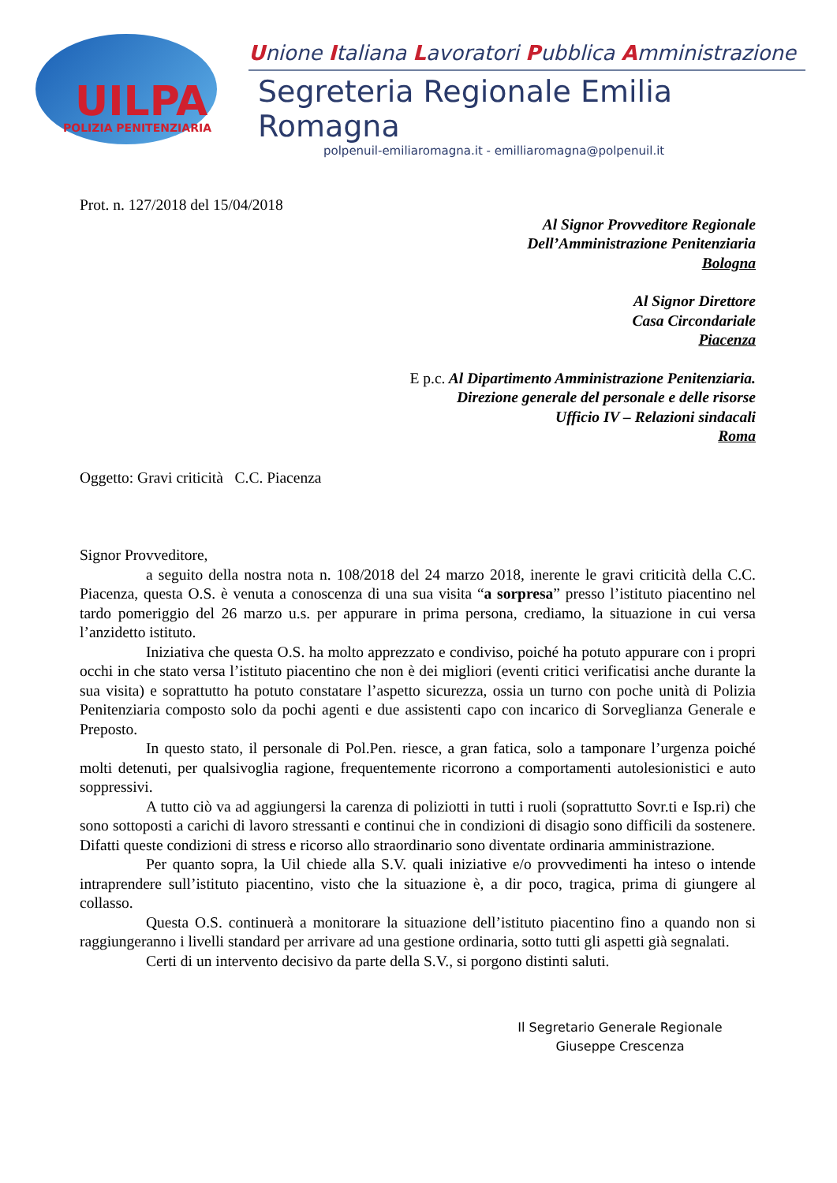UILPA
POLIZIA PENITENZIARIA
Unione Italiana Lavoratori Pubblica Amministrazione
Segreteria Regionale Emilia Romagna
polpenuil-emiliaromagna.it - emilliaromagna@polpenuil.it
Prot. n. 127/2018 del 15/04/2018
Al Signor Provveditore Regionale
Dell’Amministrazione Penitenziaria
Bologna
Al Signor Direttore
Casa Circondariale
Piacenza
E p.c. Al Dipartimento Amministrazione Penitenziaria.
Direzione generale del personale e delle risorse
Ufficio IV – Relazioni sindacali
Roma
Oggetto: Gravi criticità C.C. Piacenza
Signor Provveditore,
a seguito della nostra nota n. 108/2018 del 24 marzo 2018, inerente le gravi criticità della C.C. Piacenza, questa O.S. è venuta a conoscenza di una sua visita “a sorpresa” presso l’istituto piacentino nel tardo pomeriggio del 26 marzo u.s. per appurare in prima persona, crediamo, la situazione in cui versa l’anzidetto istituto.
Iniziativa che questa O.S. ha molto apprezzato e condiviso, poiché ha potuto appurare con i propri occhi in che stato versa l’istituto piacentino che non è dei migliori (eventi critici verificatisi anche durante la sua visita) e soprattutto ha potuto constatare l’aspetto sicurezza, ossia un turno con poche unità di Polizia Penitenziaria composto solo da pochi agenti e due assistenti capo con incarico di Sorveglianza Generale e Preposto.
In questo stato, il personale di Pol.Pen. riesce, a gran fatica, solo a tamponare l’urgenza poiché molti detenuti, per qualsivoglia ragione, frequentemente ricorrono a comportamenti autolesionistici e auto soppressivi.
A tutto ciò va ad aggiungersi la carenza di poliziotti in tutti i ruoli (soprattutto Sovr.ti e Isp.ri) che sono sottoposti a carichi di lavoro stressanti e continui che in condizioni di disagio sono difficili da sostenere. Difatti queste condizioni di stress e ricorso allo straordinario sono diventate ordinaria amministrazione.
Per quanto sopra, la Uil chiede alla S.V. quali iniziative e/o provvedimenti ha inteso o intende intraprendere sull’istituto piacentino, visto che la situazione è, a dir poco, tragica, prima di giungere al collasso.
Questa O.S. continuerà a monitorare la situazione dell’istituto piacentino fino a quando non si raggiungeranno i livelli standard per arrivare ad una gestione ordinaria, sotto tutti gli aspetti già segnalati.
Certi di un intervento decisivo da parte della S.V., si porgono distinti saluti.
Il Segretario Generale Regionale
Giuseppe Crescenza